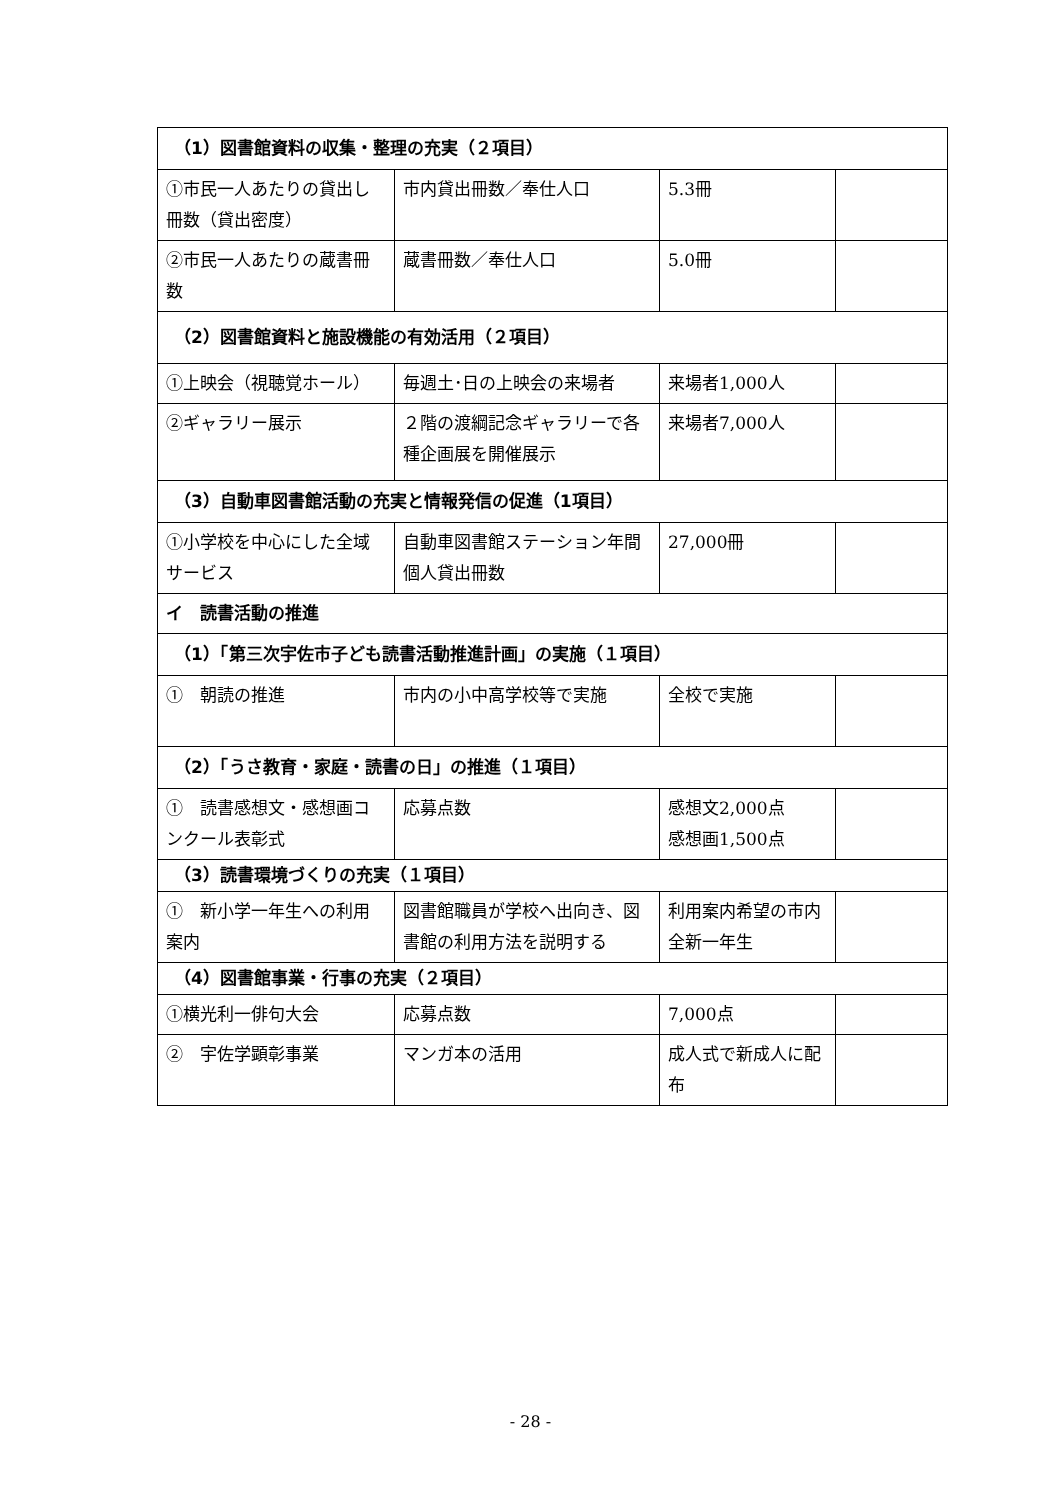| （1）図書館資料の収集・整理の充実（２項目） | | | |
| ①市民一人あたりの貸出し冊数（貸出密度） | 市内貸出冊数／奉仕人口 | 5.3冊 | |
| ②市民一人あたりの蔵書冊数 | 蔵書冊数／奉仕人口 | 5.0冊 | |
| （2）図書館資料と施設機能の有効活用（２項目） | | | |
| ①上映会（視聴覚ホール） | 毎週土･日の上映会の来場者 | 来場者1,000人 | |
| ②ギャラリー展示 | ２階の渡綱記念ギャラリーで各種企画展を開催展示 | 来場者7,000人 | |
| （3）自動車図書館活動の充実と情報発信の促進（1項目） | | | |
| ①小学校を中心にした全域サービス | 自動車図書館ステーション年間個人貸出冊数 | 27,000冊 | |
| イ 読書活動の推進 | | | |
| （1）「第三次宇佐市子ども読書活動推進計画」の実施（１項目） | | | |
| ① 朝読の推進 | 市内の小中高学校等で実施 | 全校で実施 | |
| （2）「うさ教育・家庭・読書の日」の推進（１項目） | | | |
| ① 読書感想文・感想画コンクール表彰式 | 応募点数 | 感想文2,000点 感想画1,500点 | |
| （3）読書環境づくりの充実（１項目） | | | |
| ① 新小学一年生への利用案内 | 図書館職員が学校へ出向き、図書館の利用方法を説明する | 利用案内希望の市内全新一年生 | |
| （4）図書館事業・行事の充実（２項目） | | | |
| ①横光利一俳句大会 | 応募点数 | 7,000点 | |
| ② 宇佐学顕彰事業 | マンガ本の活用 | 成人式で新成人に配布 | |
- 28 -